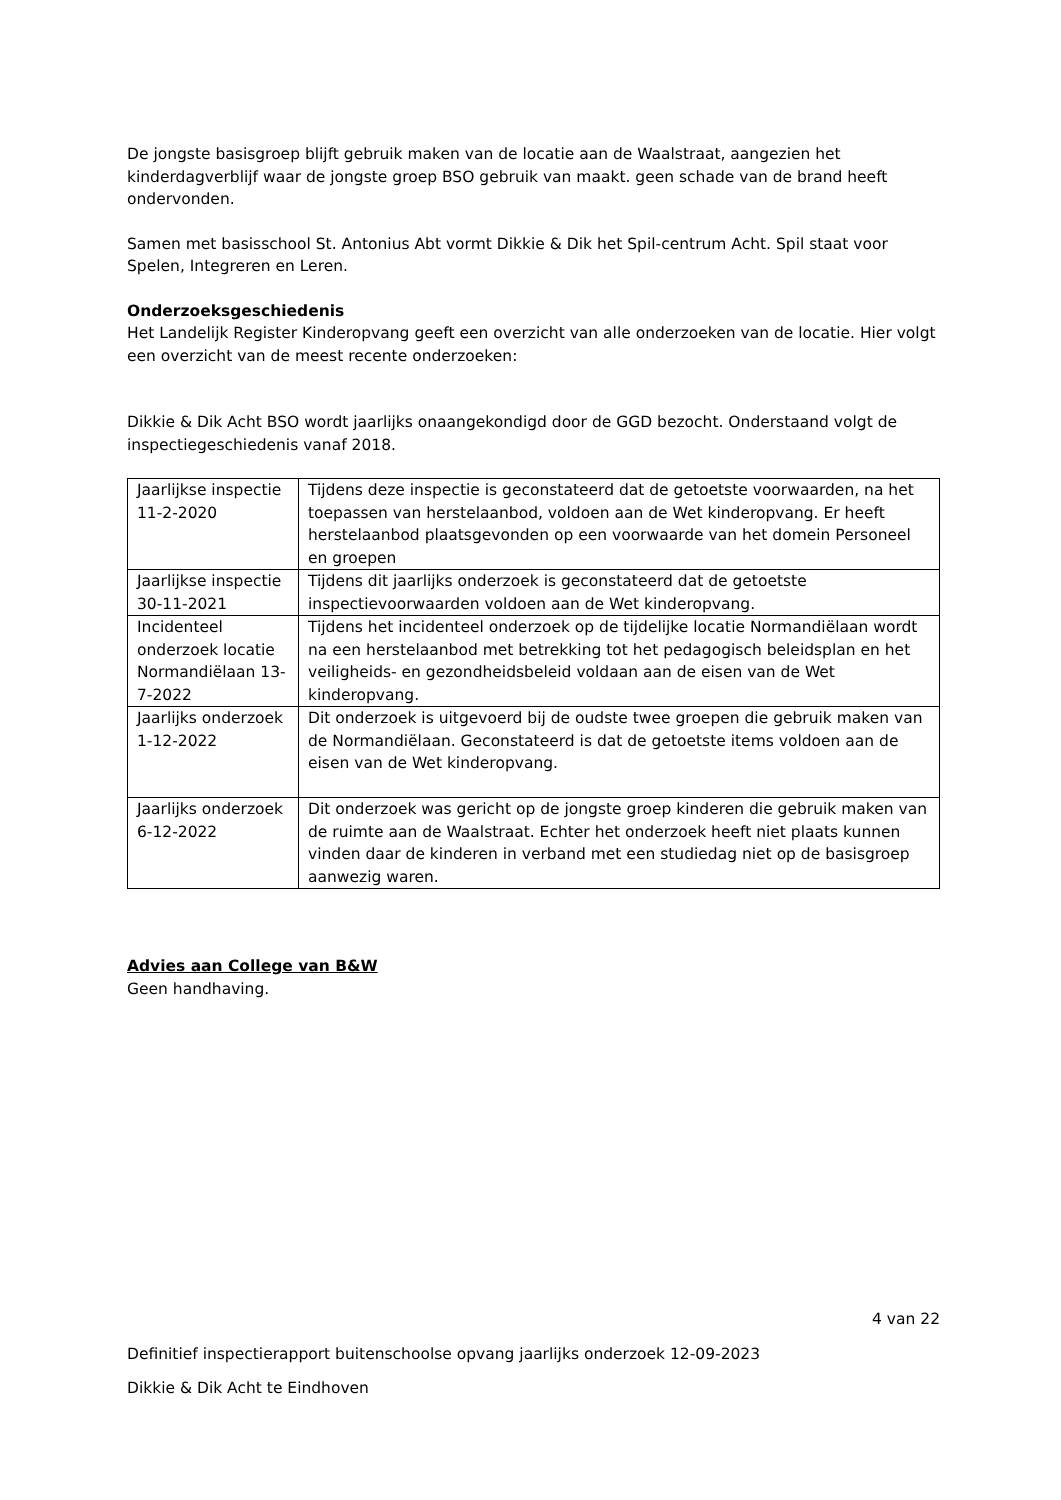De jongste basisgroep blijft gebruik maken van de locatie aan de Waalstraat, aangezien het kinderdagverblijf waar de jongste groep BSO gebruik van maakt. geen schade van de brand heeft ondervonden.
Samen met basisschool St. Antonius Abt vormt Dikkie & Dik het Spil-centrum Acht. Spil staat voor Spelen, Integreren en Leren.
Onderzoeksgeschiedenis
Het Landelijk Register Kinderopvang geeft een overzicht van alle onderzoeken van de locatie. Hier volgt een overzicht van de meest recente onderzoeken:
Dikkie & Dik Acht BSO wordt jaarlijks onaangekondigd door de GGD bezocht. Onderstaand volgt de inspectiegeschiedenis vanaf 2018.
| Jaarlijkse inspectie 11-2-2020 | Tijdens deze inspectie is geconstateerd dat de getoetste voorwaarden, na het toepassen van herstelaanbod, voldoen aan de Wet kinderopvang. Er heeft herstelaanbod plaatsgevonden op een voorwaarde van het domein Personeel en groepen |
| Jaarlijkse inspectie 30-11-2021 | Tijdens dit jaarlijks onderzoek is geconstateerd dat de getoetste inspectievoorwaarden voldoen aan de Wet kinderopvang. |
| Incidenteel onderzoek locatie Normandiëlaan 13-7-2022 | Tijdens het incidenteel onderzoek op de tijdelijke locatie Normandiëlaan wordt na een herstelaanbod met betrekking tot het pedagogisch beleidsplan en het veiligheids- en gezondheidsbeleid voldaan aan de eisen van de Wet kinderopvang. |
| Jaarlijks onderzoek 1-12-2022 | Dit onderzoek is uitgevoerd bij de oudste twee groepen die gebruik maken van de Normandiëlaan. Geconstateerd is dat de getoetste items voldoen aan de eisen van de Wet kinderopvang. |
| Jaarlijks onderzoek 6-12-2022 | Dit onderzoek was gericht op de jongste groep kinderen die gebruik maken van de ruimte aan de Waalstraat. Echter het onderzoek heeft niet plaats kunnen vinden daar de kinderen in verband met een studiedag niet op de basisgroep aanwezig waren. |
Advies aan College van B&W
Geen handhaving.
4 van 22
Definitief inspectierapport buitenschoolse opvang jaarlijks onderzoek 12-09-2023
Dikkie & Dik Acht te Eindhoven